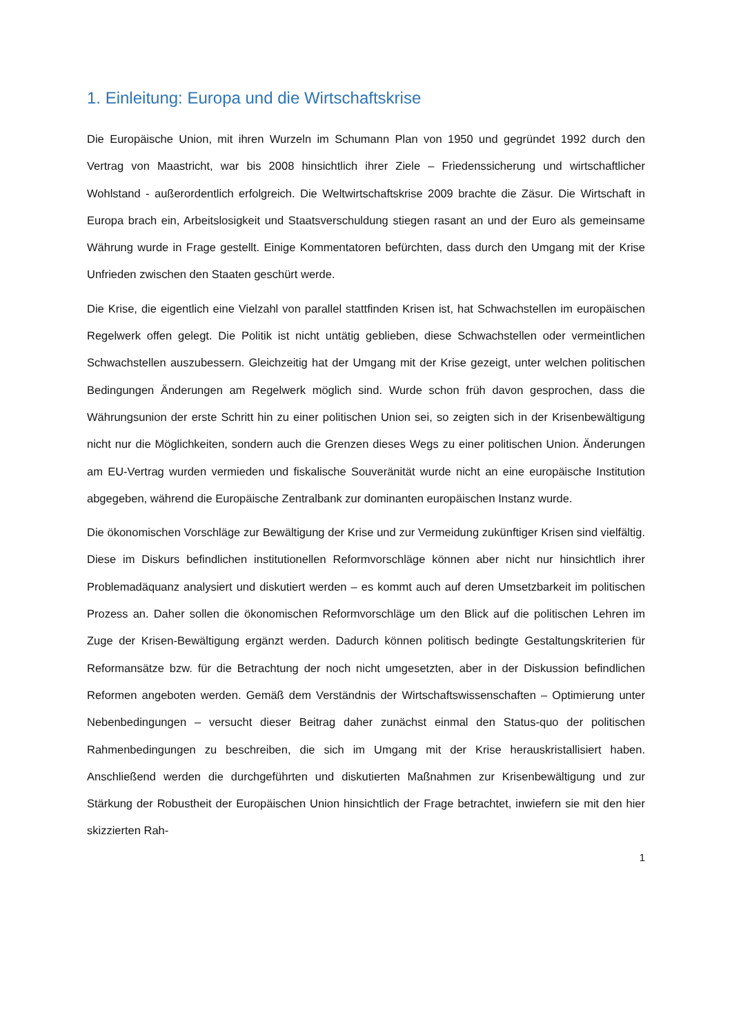1. Einleitung: Europa und die Wirtschaftskrise
Die Europäische Union, mit ihren Wurzeln im Schumann Plan von 1950 und gegründet 1992 durch den Vertrag von Maastricht, war bis 2008 hinsichtlich ihrer Ziele – Friedenssicherung und wirtschaftlicher Wohlstand - außerordentlich erfolgreich. Die Weltwirtschaftskrise 2009 brachte die Zäsur. Die Wirtschaft in Europa brach ein, Arbeitslosigkeit und Staatsverschuldung stiegen rasant an und der Euro als gemeinsame Währung wurde in Frage gestellt. Einige Kommentatoren befürchten, dass durch den Umgang mit der Krise Unfrieden zwischen den Staaten geschürt werde.
Die Krise, die eigentlich eine Vielzahl von parallel stattfinden Krisen ist, hat Schwachstellen im europäischen Regelwerk offen gelegt. Die Politik ist nicht untätig geblieben, diese Schwachstellen oder vermeintlichen Schwachstellen auszubessern. Gleichzeitig hat der Umgang mit der Krise gezeigt, unter welchen politischen Bedingungen Änderungen am Regelwerk möglich sind. Wurde schon früh davon gesprochen, dass die Währungsunion der erste Schritt hin zu einer politischen Union sei, so zeigten sich in der Krisenbewältigung nicht nur die Möglichkeiten, sondern auch die Grenzen dieses Wegs zu einer politischen Union. Änderungen am EU-Vertrag wurden vermieden und fiskalische Souveränität wurde nicht an eine europäische Institution abgegeben, während die Europäische Zentralbank zur dominanten europäischen Instanz wurde.
Die ökonomischen Vorschläge zur Bewältigung der Krise und zur Vermeidung zukünftiger Krisen sind vielfältig. Diese im Diskurs befindlichen institutionellen Reformvorschläge können aber nicht nur hinsichtlich ihrer Problemadäquanz analysiert und diskutiert werden – es kommt auch auf deren Umsetzbarkeit im politischen Prozess an. Daher sollen die ökonomischen Reformvorschläge um den Blick auf die politischen Lehren im Zuge der Krisen-Bewältigung ergänzt werden. Dadurch können politisch bedingte Gestaltungskriterien für Reformansätze bzw. für die Betrachtung der noch nicht umgesetzten, aber in der Diskussion befindlichen Reformen angeboten werden. Gemäß dem Verständnis der Wirtschaftswissenschaften – Optimierung unter Nebenbedingungen – versucht dieser Beitrag daher zunächst einmal den Status-quo der politischen Rahmenbedingungen zu beschreiben, die sich im Umgang mit der Krise herauskristallisiert haben. Anschließend werden die durchgeführten und diskutierten Maßnahmen zur Krisenbewältigung und zur Stärkung der Robustheit der Europäischen Union hinsichtlich der Frage betrachtet, inwiefern sie mit den hier skizzierten Rah-
1